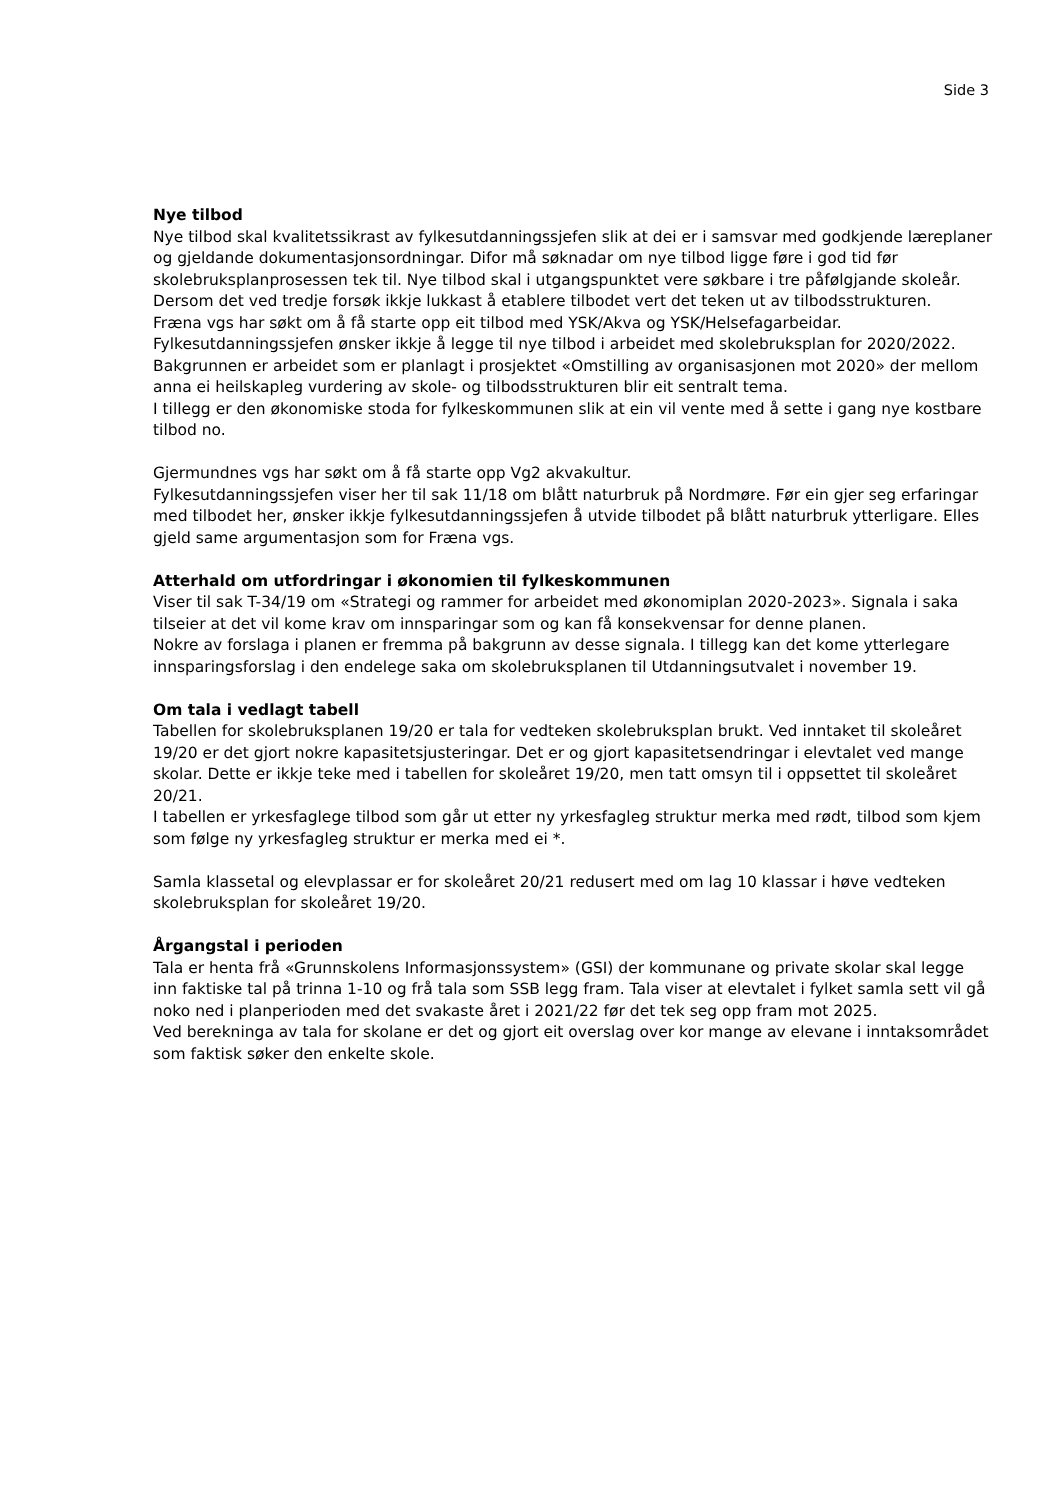Side 3
Nye tilbod
Nye tilbod skal kvalitetssikrast av fylkesutdanningssjefen slik at dei er i samsvar med godkjende læreplaner og gjeldande dokumentasjonsordningar. Difor må søknadar om nye tilbod ligge føre i god tid før skolebruksplanprosessen tek til. Nye tilbod skal i utgangspunktet vere søkbare i tre påfølgjande skoleår. Dersom det ved tredje forsøk ikkje lukkast å etablere tilbodet vert det teken ut av tilbodsstrukturen.
Fræna vgs har søkt om å få starte opp eit tilbod med YSK/Akva og YSK/Helsefagarbeidar. Fylkesutdanningssjefen ønsker ikkje å legge til nye tilbod i arbeidet med skolebruksplan for 2020/2022.
Bakgrunnen er arbeidet som er planlagt i prosjektet «Omstilling av organisasjonen mot 2020» der mellom anna ei heilskapleg vurdering av skole- og tilbodsstrukturen blir eit sentralt tema.
I tillegg er den økonomiske stoda for fylkeskommunen slik at ein vil vente med å sette i gang nye kostbare tilbod no.
Gjermundnes vgs har søkt om å få starte opp Vg2 akvakultur.
Fylkesutdanningssjefen viser her til sak 11/18 om blått naturbruk på Nordmøre. Før ein gjer seg erfaringar med tilbodet her, ønsker ikkje fylkesutdanningssjefen å utvide tilbodet på blått naturbruk ytterligare. Elles gjeld same argumentasjon som for Fræna vgs.
Atterhald om utfordringar i økonomien til fylkeskommunen
Viser til sak T-34/19 om «Strategi og rammer for arbeidet med økonomiplan 2020-2023». Signala i saka tilseier at det vil kome krav om innsparingar som og kan få konsekvensar for denne planen.
Nokre av forslaga i planen er fremma på bakgrunn av desse signala. I tillegg kan det kome ytterlegare innsparingsforslag i den endelege saka om skolebruksplanen til Utdanningsutvalet i november 19.
Om tala i vedlagt tabell
Tabellen for skolebruksplanen 19/20 er tala for vedteken skolebruksplan brukt. Ved inntaket til skoleåret 19/20 er det gjort nokre kapasitetsjusteringar. Det er og gjort kapasitetsendringar i elevtalet ved mange skolar. Dette er ikkje teke med i tabellen for skoleåret 19/20, men tatt omsyn til i oppsettet til skoleåret 20/21.
I tabellen er yrkesfaglege tilbod som går ut etter ny yrkesfagleg struktur merka med rødt, tilbod som kjem som følge ny yrkesfagleg struktur er merka med ei *.
Samla klassetal og elevplassar er for skoleåret 20/21 redusert med om lag 10 klassar i høve vedteken skolebruksplan for skoleåret 19/20.
Årgangstal i perioden
Tala er henta frå «Grunnskolens Informasjonssystem» (GSI) der kommunane og private skolar skal legge inn faktiske tal på trinna 1-10 og frå tala som SSB legg fram. Tala viser at elevtalet i fylket samla sett vil gå noko ned i planperioden med det svakaste året i 2021/22 før det tek seg opp fram mot 2025.
Ved berekninga av tala for skolane er det og gjort eit overslag over kor mange av elevane i inntaksområdet som faktisk søker den enkelte skole.